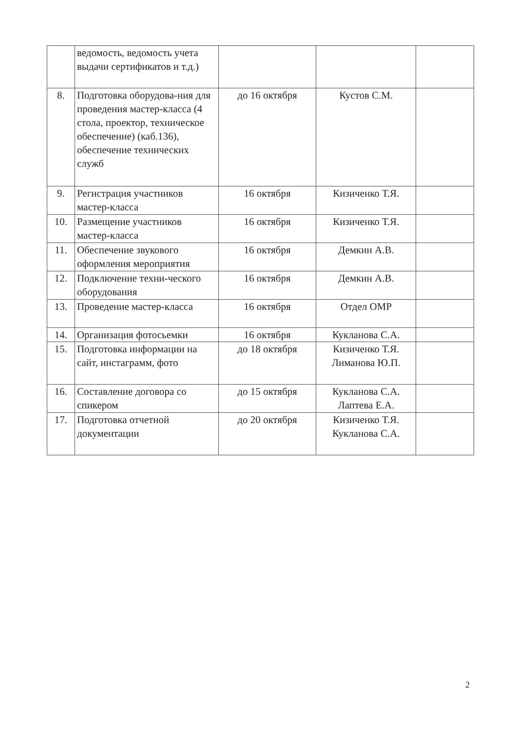| | ведомость, ведомость учета выдачи сертификатов и т.д.) | | | |
| 8. | Подготовка оборудова-ния для проведения мастер-класса (4 стола, проектор, техническое обеспечение) (каб.136), обеспечение технических служб | до 16 октября | Кустов С.М. | |
| 9. | Регистрация участников мастер-класса | 16 октября | Кизиченко Т.Я. | |
| 10. | Размещение участников мастер-класса | 16 октября | Кизиченко Т.Я. | |
| 11. | Обеспечение звукового оформления мероприятия | 16 октября | Демкин А.В. | |
| 12. | Подключение техни-ческого оборудования | 16 октября | Демкин А.В. | |
| 13. | Проведение мастер-класса | 16 октября | Отдел ОМР | |
| 14. | Организация фотосьемки | 16 октября | Кукланова С.А. | |
| 15. | Подготовка информации на сайт, инстаграмм, фото | до 18 октября | Кизиченко Т.Я. Лиманова Ю.П. | |
| 16. | Составление договора со спикером | до 15 октября | Кукланова С.А. Лаптева Е.А. | |
| 17. | Подготовка отчетной документации | до 20 октября | Кизиченко Т.Я. Кукланова С.А. | |
2